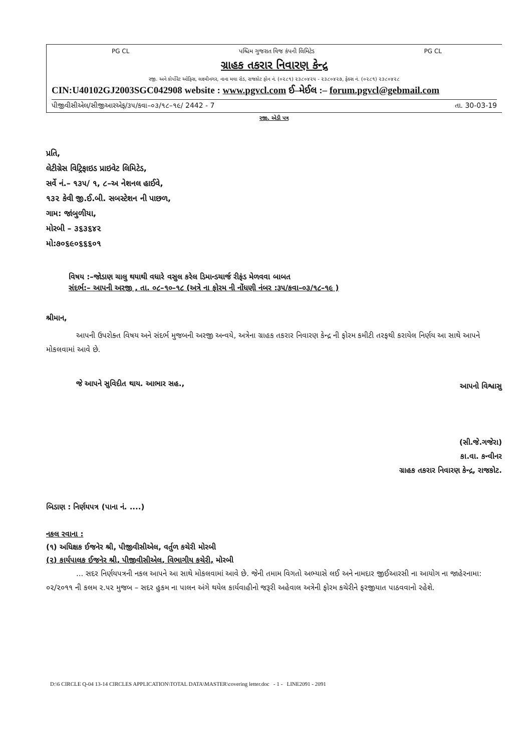PG CL પશ્ચિમ ગુજરાત વિજ કંપની લિમિટેડ PG CL
ગ્રાહક તકરાર નિવારણ કેન્દ્ર
રજી. અને કોર્પોરેટ ઓફિસ, લક્ષ્મીનગર, નાના મવા રોડ, રાજકોટ ફોન નં. (૦૨૮૧) ૨૩૮૦૪૨૫ - ૨૩૮૦૪૨૭, ફેક્સ નં. (૦૨૮૧) ૨૩૮૦૪૨૮
CIN:U40102GJ2003SGC042908 website : www.pgvcl.com ઈ–મેઈલ :– forum.pgvcl@gebmail.com
પીજીવીસીએલ/સીજીઆરએફ/૩૫/કવા–૦૩/૧૮–૧૯/ 2442 - 7 તા. 30-03-19
રજી. એડી પત્ર
પ્રતિ,
લેટીગ્રેસ વિટ્રિફાઇડ પ્રાઇવેટ લિમિટેડ,
સર્વે નં.– ૧૩૫/ ૧, ૮–અ નેશનલ હાઈવે,
૧૩૨ કેવી જી.ઈ.બી. સબસ્ટેશન ની પાછળ,
ગામ: જાંબુળીયા,
મોરબી – ૩૬૩૬૪૨
મો:૭૦૬૯૦૬૬૬૦૧
વિષય :–જોડાણ ચાલુ થયાથી વધારે વસુલ કરેલ ડિમાન્ડચાર્જ રીફંડ મેળવવા બાબત
સંદર્ભ:– આપની અરજી , તા. ૦૮–૧૦–૧૮ (અત્રે ના ફોરમ ની નોંધણી નંબર :૩૫/કવા–૦૩/૧૮–૧૯ )
શ્રીમાન,
આપની ઉપરોક્ત વિષય અને સંદર્ભ મુજબની અરજી અન્વયે, અત્રેના ગ્રાહક તકરાર નિવારણ કેન્દ્ર ની ફોરમ કમીટી તરફથી કરાયેલ નિર્ણય આ સાથે આપને મોકલવામાં આવે છે.
જે આપને સુવિદીત થાય. આભાર સહ.,
આપનો વિશ્વાસુ
(સી.જે.ગજેરા)
કા.વા. કન્વીનર
ગ્રાહક તકરાર નિવારણ કેન્દ્ર, રાજકોટ.
બિડાણ : નિર્ણયપત્ર (પાના નં. ....)
નકલ રવાના :
(૧) અધિક્ષક ઈજનેર શ્રી, પીજીવીસીએલ, વર્તુળ કચેરી મોરબી
(૨) કાર્યપાલક ઈજનેર શ્રી, પીજીવીસીએલ, વિભાગીય કચેરી, મોરબી
... સદર નિર્ણયપત્રની નકલ આપને આ સાથે મોકલવામાં આવે છે. જેની તમામ વિગતો અભ્યાસે લઈ અને નામદાર જીઈઆરસી ના આયોગ ના જાહેરનામા: ૦૨/૨૦૧૧ ની કલમ ૨.૫૨ મુજબ – સદર હુકમ ના પાલન અંગે થયેલ કાર્યવાહીનો જરૂરી અહેવાલ અત્રેની ફોરમ કચેરીને ફરજીયાત પાઠવવાનો રહેશે.
D:\6 CIRCLE Q-04 13-14 CIRCLES APPLICATION\TOTAL DATA\MASTER\covering letter.doc - 1 - LINE2091 - 2091